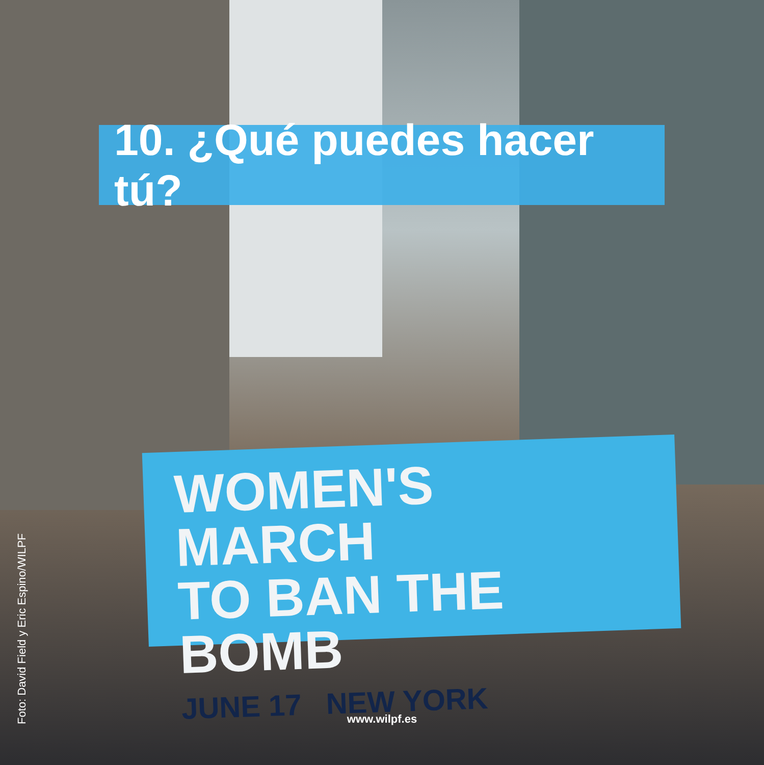10. ¿Qué puedes hacer tú?
WOMEN'S MARCH
TO BAN THE BOMB
JUNE 17 NEW YORK
Foto: David Field y Eric Espino/WILPF
www.wilpf.es